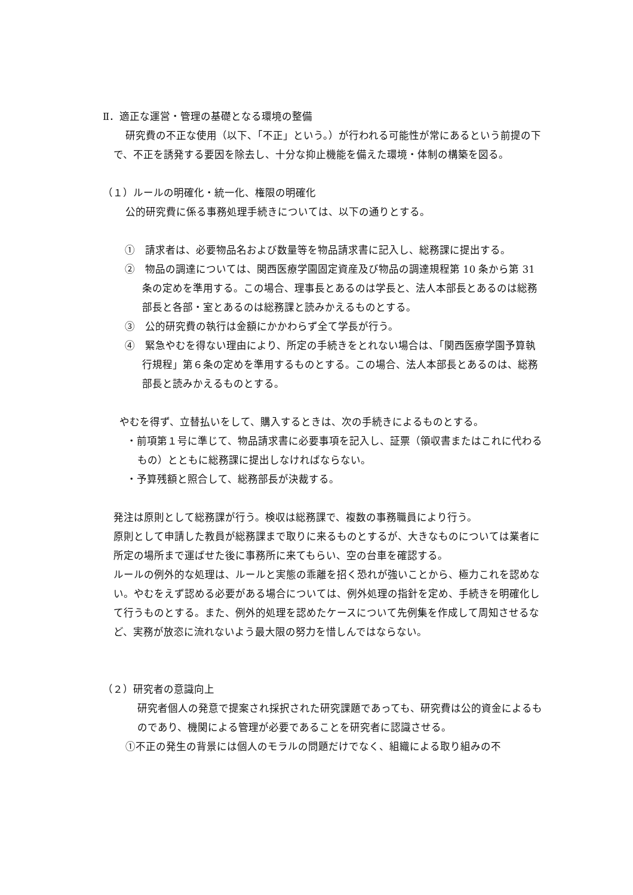Ⅱ．適正な運営・管理の基礎となる環境の整備
研究費の不正な使用（以下、「不正」という。）が行われる可能性が常にあるという前提の下で、不正を誘発する要因を除去し、十分な抑止機能を備えた環境・体制の構築を図る。
（１）ルールの明確化・統一化、権限の明確化
公的研究費に係る事務処理手続きについては、以下の通りとする。
①　請求者は、必要物品名および数量等を物品請求書に記入し、総務課に提出する。
②　物品の調達については、関西医療学園固定資産及び物品の調達規程第 10 条から第 31 条の定めを準用する。この場合、理事長とあるのは学長と、法人本部長とあるのは総務部長と各部・室とあるのは総務課と読みかえるものとする。
③　公的研究費の執行は金額にかかわらず全て学長が行う。
④　緊急やむを得ない理由により、所定の手続きをとれない場合は、「関西医療学園予算執行規程」第６条の定めを準用するものとする。この場合、法人本部長とあるのは、総務部長と読みかえるものとする。
やむを得ず、立替払いをして、購入するときは、次の手続きによるものとする。
・前項第１号に準じて、物品請求書に必要事項を記入し、証票（領収書またはこれに代わるもの）とともに総務課に提出しなければならない。
・予算残額と照合して、総務部長が決裁する。
発注は原則として総務課が行う。検収は総務課で、複数の事務職員により行う。
原則として申請した教員が総務課まで取りに来るものとするが、大きなものについては業者に所定の場所まで運ばせた後に事務所に来てもらい、空の台車を確認する。
ルールの例外的な処理は、ルールと実態の乖離を招く恐れが強いことから、極力これを認めない。やむをえず認める必要がある場合については、例外処理の指針を定め、手続きを明確化して行うものとする。また、例外的処理を認めたケースについて先例集を作成して周知させるなど、実務が放恣に流れないよう最大限の努力を惜しんではならない。
（２）研究者の意識向上
研究者個人の発意で提案され採択された研究課題であっても、研究費は公的資金によるものであり、機関による管理が必要であることを研究者に認識させる。
①不正の発生の背景には個人のモラルの問題だけでなく、組織による取り組みの不